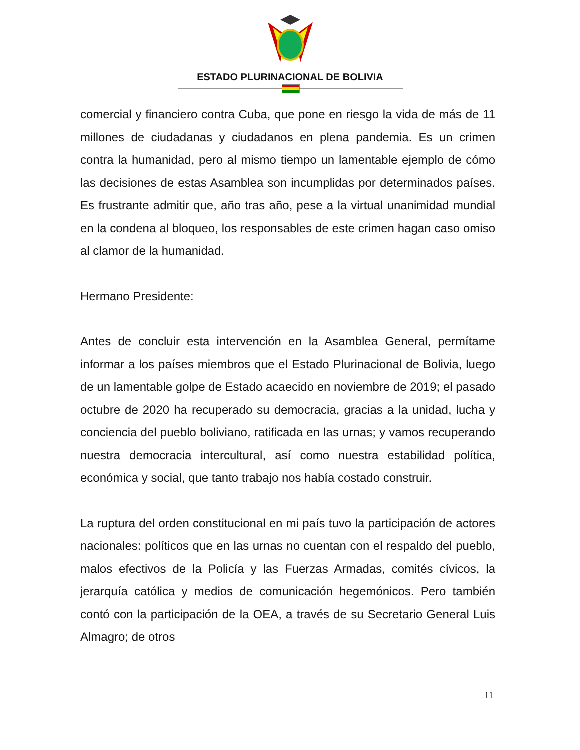ESTADO PLURINACIONAL DE BOLIVIA
comercial y financiero contra Cuba, que pone en riesgo la vida de más de 11 millones de ciudadanas y ciudadanos en plena pandemia. Es un crimen contra la humanidad, pero al mismo tiempo un lamentable ejemplo de cómo las decisiones de estas Asamblea son incumplidas por determinados países. Es frustrante admitir que, año tras año, pese a la virtual unanimidad mundial en la condena al bloqueo, los responsables de este crimen hagan caso omiso al clamor de la humanidad.
Hermano Presidente:
Antes de concluir esta intervención en la Asamblea General, permítame informar a los países miembros que el Estado Plurinacional de Bolivia, luego de un lamentable golpe de Estado acaecido en noviembre de 2019; el pasado octubre de 2020 ha recuperado su democracia, gracias a la unidad, lucha y conciencia del pueblo boliviano, ratificada en las urnas; y vamos recuperando nuestra democracia intercultural, así como nuestra estabilidad política, económica y social, que tanto trabajo nos había costado construir.
La ruptura del orden constitucional en mi país tuvo la participación de actores nacionales: políticos que en las urnas no cuentan con el respaldo del pueblo, malos efectivos de la Policía y las Fuerzas Armadas, comités cívicos, la jerarquía católica y medios de comunicación hegemónicos. Pero también contó con la participación de la OEA, a través de su Secretario General Luis Almagro; de otros
11